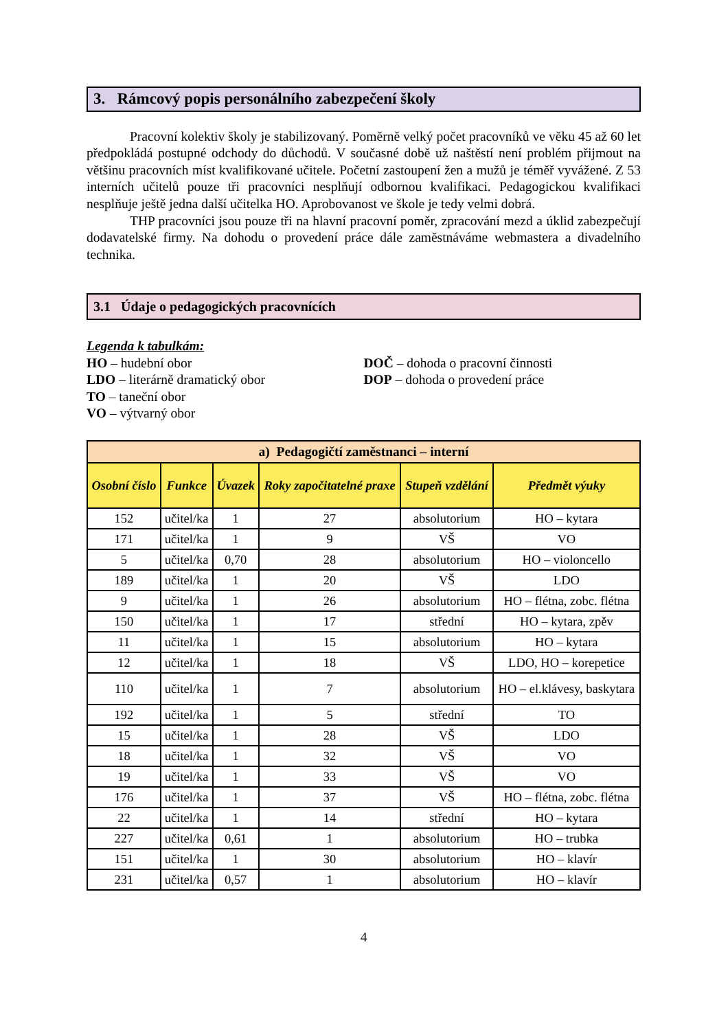3. Rámcový popis personálního zabezpečení školy
Pracovní kolektiv školy je stabilizovaný. Poměrně velký počet pracovníků ve věku 45 až 60 let předpokládá postupné odchody do důchodů. V současné době už naštěstí není problém přijmout na většinu pracovních míst kvalifikované učitele. Početní zastoupení žen a mužů je téměř vyvážené. Z 53 interních učitelů pouze tři pracovníci nesplňují odbornou kvalifikaci. Pedagogickou kvalifikaci nesplňuje ještě jedna další učitelka HO. Aprobovanost ve škole je tedy velmi dobrá.
THP pracovníci jsou pouze tři na hlavní pracovní poměr, zpracování mezd a úklid zabezpečují dodavatelské firmy. Na dohodu o provedení práce dále zaměstnáváme webmastera a divadelního technika.
3.1 Údaje o pedagogických pracovnících
Legenda k tabulkám:
HO – hudební obor
LDO – literárně dramatický obor
TO – taneční obor
VO – výtvarný obor
DOČ – dohoda o pracovní činnosti
DOP – dohoda o provedení práce
| a) Pedagogičtí zaměstnanci – interní | | | | | |
| --- | --- | --- | --- | --- | --- |
| Osobní číslo | Funkce | Úvazek | Roky započitatelné praxe | Stupeň vzdělání | Předmět výuky |
| 152 | učitel/ka | 1 | 27 | absolutorium | HO – kytara |
| 171 | učitel/ka | 1 | 9 | VŠ | VO |
| 5 | učitel/ka | 0,70 | 28 | absolutorium | HO – violoncello |
| 189 | učitel/ka | 1 | 20 | VŠ | LDO |
| 9 | učitel/ka | 1 | 26 | absolutorium | HO – flétna, zobc. flétna |
| 150 | učitel/ka | 1 | 17 | střední | HO – kytara, zpěv |
| 11 | učitel/ka | 1 | 15 | absolutorium | HO – kytara |
| 12 | učitel/ka | 1 | 18 | VŠ | LDO, HO – korepetice |
| 110 | učitel/ka | 1 | 7 | absolutorium | HO – el.klávesy, baskytara |
| 192 | učitel/ka | 1 | 5 | střední | TO |
| 15 | učitel/ka | 1 | 28 | VŠ | LDO |
| 18 | učitel/ka | 1 | 32 | VŠ | VO |
| 19 | učitel/ka | 1 | 33 | VŠ | VO |
| 176 | učitel/ka | 1 | 37 | VŠ | HO – flétna, zobc. flétna |
| 22 | učitel/ka | 1 | 14 | střední | HO – kytara |
| 227 | učitel/ka | 0,61 | 1 | absolutorium | HO – trubka |
| 151 | učitel/ka | 1 | 30 | absolutorium | HO – klavír |
| 231 | učitel/ka | 0,57 | 1 | absolutorium | HO – klavír |
4